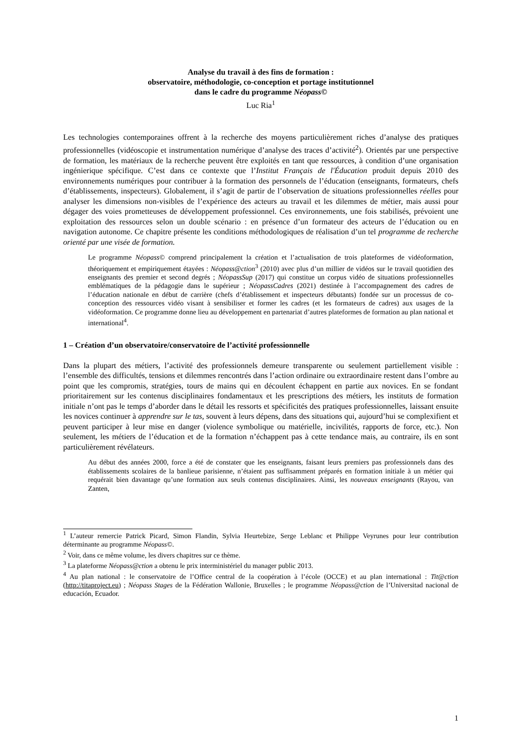Analyse du travail à des fins de formation :
observatoire, méthodologie, co-conception et portage institutionnel
dans le cadre du programme Néopass©
Luc Ria<sup>1</sup>
Les technologies contemporaines offrent à la recherche des moyens particulièrement riches d’analyse des pratiques professionnelles (vidéoscopie et instrumentation numérique d’analyse des traces d’activité<sup>2</sup>). Orientés par une perspective de formation, les matériaux de la recherche peuvent être exploités en tant que ressources, à condition d’une organisation ingénierique spécifique. C’est dans ce contexte que l’Institut Français de l'Éducation produit depuis 2010 des environnements numériques pour contribuer à la formation des personnels de l’éducation (enseignants, formateurs, chefs d’établissements, inspecteurs). Globalement, il s’agit de partir de l’observation de situations professionnelles réelles pour analyser les dimensions non-visibles de l’expérience des acteurs au travail et les dilemmes de métier, mais aussi pour dégager des voies prometteuses de développement professionnel. Ces environnements, une fois stabilisés, prévoient une exploitation des ressources selon un double scénario : en présence d’un formateur des acteurs de l’éducation ou en navigation autonome. Ce chapitre présente les conditions méthodologiques de réalisation d’un tel programme de recherche orienté par une visée de formation.
Le programme Néopass© comprend principalement la création et l’actualisation de trois plateformes de vidéoformation, théoriquement et empiriquement étayées : Néopass@ction<sup>3</sup> (2010) avec plus d’un millier de vidéos sur le travail quotidien des enseignants des premier et second degrés ; NéopassSup (2017) qui constitue un corpus vidéo de situations professionnelles emblématiques de la pédagogie dans le supérieur ; NéopassCadres (2021) destinée à l’accompagnement des cadres de l’éducation nationale en début de carrière (chefs d’établissement et inspecteurs débutants) fondée sur un processus de co-conception des ressources vidéo visant à sensibiliser et former les cadres (et les formateurs de cadres) aux usages de la vidéoformation. Ce programme donne lieu au développement en partenariat d’autres plateformes de formation au plan national et international<sup>4</sup>.
1 – Création d’un observatoire/conservatoire de l’activité professionnelle
Dans la plupart des métiers, l’activité des professionnels demeure transparente ou seulement partiellement visible : l’ensemble des difficultés, tensions et dilemmes rencontrés dans l’action ordinaire ou extraordinaire restent dans l’ombre au point que les compromis, stratégies, tours de mains qui en découlent échappent en partie aux novices. En se fondant prioritairement sur les contenus disciplinaires fondamentaux et les prescriptions des métiers, les instituts de formation initiale n’ont pas le temps d’aborder dans le détail les ressorts et spécificités des pratiques professionnelles, laissant ensuite les novices continuer à apprendre sur le tas, souvent à leurs dépens, dans des situations qui, aujourd’hui se complexifient et peuvent participer à leur mise en danger (violence symbolique ou matérielle, incivilités, rapports de force, etc.). Non seulement, les métiers de l’éducation et de la formation n’échappent pas à cette tendance mais, au contraire, ils en sont particulièrement révélateurs.
Au début des années 2000, force a été de constater que les enseignants, faisant leurs premiers pas professionnels dans des établissements scolaires de la banlieue parisienne, n’étaient pas suffisamment préparés en formation initiale à un métier qui requérait bien davantage qu’une formation aux seuls contenus disciplinaires. Ainsi, les nouveaux enseignants (Rayou, van Zanten,
<sup>1</sup> L’auteur remercie Patrick Picard, Simon Flandin, Sylvia Heurtebize, Serge Leblanc et Philippe Veyrunes pour leur contribution déterminante au programme Néopass©.
<sup>2</sup> Voir, dans ce même volume, les divers chapitres sur ce thème.
<sup>3</sup> La plateforme Néopass@ction a obtenu le prix interministériel du manager public 2013.
<sup>4</sup> Au plan national : le conservatoire de l’Office central de la coopération à l’école (OCCE) et au plan international : Tit@ction (http://titaproject.eu) ; Néopass Stages de la Fédération Wallonie, Bruxelles ; le programme Néopass@ction de l’Universitad nacional de educación, Ecuador.
1